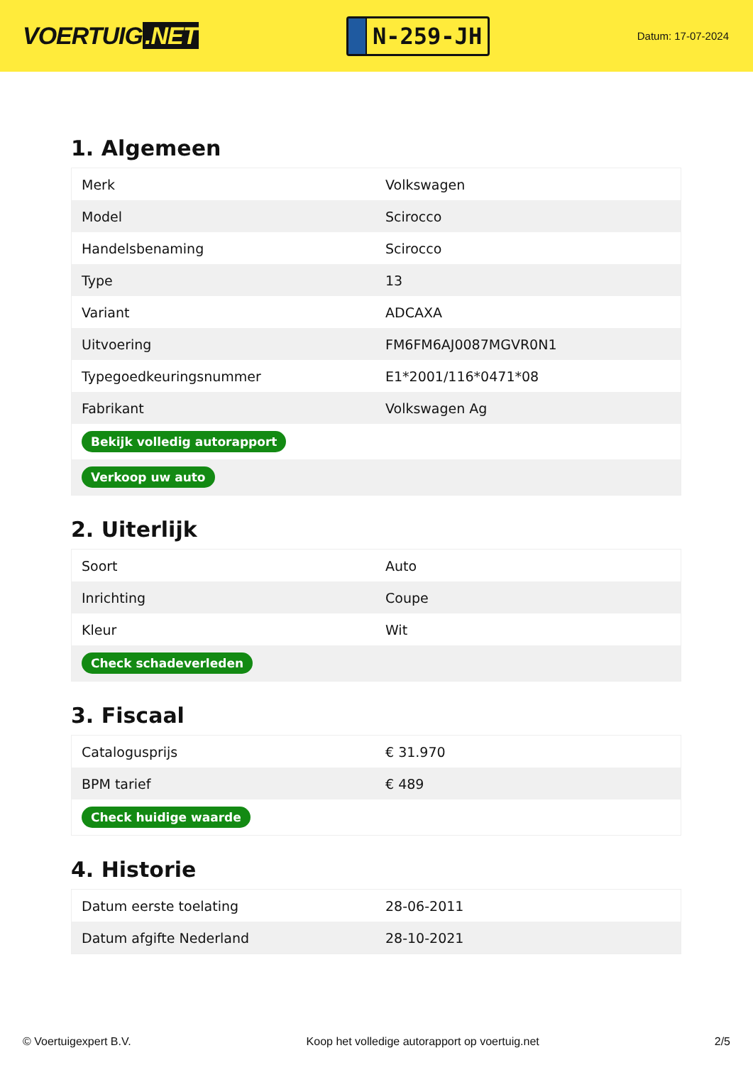VOERTUIG.NET
N-259-JH
Datum: 17-07-2024
1. Algemeen
| Merk | Volkswagen |
| Model | Scirocco |
| Handelsbenaming | Scirocco |
| Type | 13 |
| Variant | ADCAXA |
| Uitvoering | FM6FM6AJ0087MGVR0N1 |
| Typegoedkeuringsnummer | E1*2001/116*0471*08 |
| Fabrikant | Volkswagen Ag |
| Bekijk volledig autorapport | |
| Verkoop uw auto | |
2. Uiterlijk
| Soort | Auto |
| Inrichting | Coupe |
| Kleur | Wit |
| Check schadeverleden | |
3. Fiscaal
| Catalogusprijs | € 31.970 |
| BPM tarief | € 489 |
| Check huidige waarde | |
4. Historie
| Datum eerste toelating | 28-06-2011 |
| Datum afgifte Nederland | 28-10-2021 |
© Voertuigexpert B.V. Koop het volledige autorapport op voertuig.net 2/5